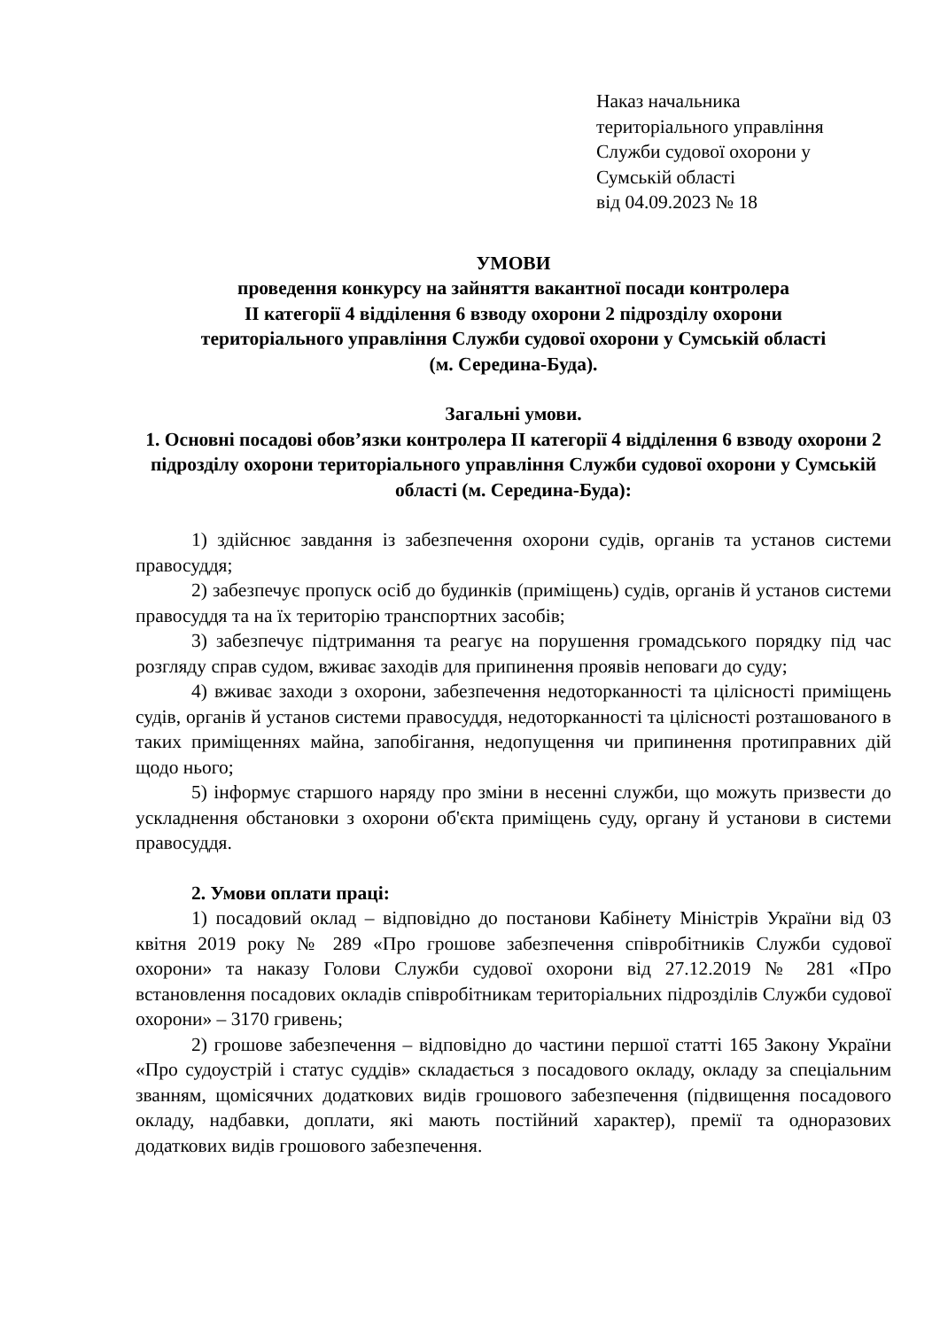Наказ начальника
територіального управління
Служби судової охорони у
Сумській області
від 04.09.2023 № 18
УМОВИ
проведення конкурсу на зайняття вакантної посади контролера
ІІ категорії 4 відділення 6 взводу охорони 2 підрозділу охорони
територіального управління Служби судової охорони у Сумській області
(м. Середина-Буда).
Загальні умови.
1. Основні посадові обов’язки контролера ІІ категорії 4 відділення 6 взводу охорони 2 підрозділу охорони територіального управління Служби судової охорони у Сумській області (м. Середина-Буда):
1) здійснює завдання із забезпечення охорони судів, органів та установ системи правосуддя;
2) забезпечує пропуск осіб до будинків (приміщень) судів, органів й установ системи правосуддя та на їх територію транспортних засобів;
3) забезпечує підтримання та реагує на порушення громадського порядку під час розгляду справ судом, вживає заходів для припинення проявів неповаги до суду;
4) вживає заходи з охорони, забезпечення недоторканності та цілісності приміщень судів, органів й установ системи правосуддя, недоторканності та цілісності розташованого в таких приміщеннях майна, запобігання, недопущення чи припинення протиправних дій щодо нього;
5) інформує старшого наряду про зміни в несенні служби, що можуть призвести до ускладнення обстановки з охорони об'єкта приміщень суду, органу й установи в системи правосуддя.
2. Умови оплати праці:
1) посадовий оклад – відповідно до постанови Кабінету Міністрів України від 03 квітня 2019 року № 289 «Про грошове забезпечення співробітників Служби судової охорони» та наказу Голови Служби судової охорони від 27.12.2019 № 281 «Про встановлення посадових окладів співробітникам територіальних підрозділів Служби судової охорони» – 3170 гривень;
2) грошове забезпечення – відповідно до частини першої статті 165 Закону України «Про судоустрій і статус суддів» складається з посадового окладу, окладу за спеціальним званням, щомісячних додаткових видів грошового забезпечення (підвищення посадового окладу, надбавки, доплати, які мають постійний характер), премії та одноразових додаткових видів грошового забезпечення.